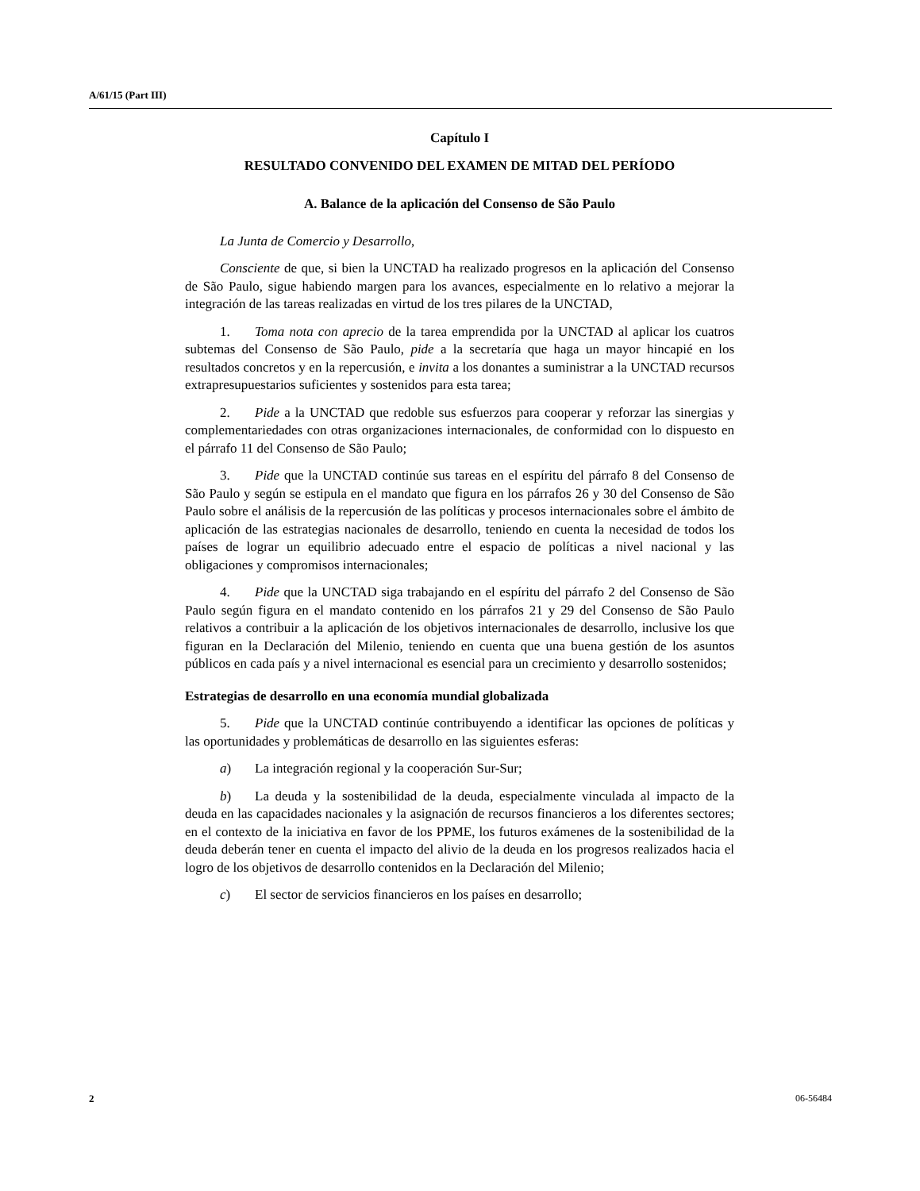A/61/15 (Part III)
Capítulo I
RESULTADO CONVENIDO DEL EXAMEN DE MITAD DEL PERÍODO
A. Balance de la aplicación del Consenso de São Paulo
La Junta de Comercio y Desarrollo,
Consciente de que, si bien la UNCTAD ha realizado progresos en la aplicación del Consenso de São Paulo, sigue habiendo margen para los avances, especialmente en lo relativo a mejorar la integración de las tareas realizadas en virtud de los tres pilares de la UNCTAD,
1. Toma nota con aprecio de la tarea emprendida por la UNCTAD al aplicar los cuatros subtemas del Consenso de São Paulo, pide a la secretaría que haga un mayor hincapié en los resultados concretos y en la repercusión, e invita a los donantes a suministrar a la UNCTAD recursos extrapresupuestarios suficientes y sostenidos para esta tarea;
2. Pide a la UNCTAD que redoble sus esfuerzos para cooperar y reforzar las sinergias y complementariedades con otras organizaciones internacionales, de conformidad con lo dispuesto en el párrafo 11 del Consenso de São Paulo;
3. Pide que la UNCTAD continúe sus tareas en el espíritu del párrafo 8 del Consenso de São Paulo y según se estipula en el mandato que figura en los párrafos 26 y 30 del Consenso de São Paulo sobre el análisis de la repercusión de las políticas y procesos internacionales sobre el ámbito de aplicación de las estrategias nacionales de desarrollo, teniendo en cuenta la necesidad de todos los países de lograr un equilibrio adecuado entre el espacio de políticas a nivel nacional y las obligaciones y compromisos internacionales;
4. Pide que la UNCTAD siga trabajando en el espíritu del párrafo 2 del Consenso de São Paulo según figura en el mandato contenido en los párrafos 21 y 29 del Consenso de São Paulo relativos a contribuir a la aplicación de los objetivos internacionales de desarrollo, inclusive los que figuran en la Declaración del Milenio, teniendo en cuenta que una buena gestión de los asuntos públicos en cada país y a nivel internacional es esencial para un crecimiento y desarrollo sostenidos;
Estrategias de desarrollo en una economía mundial globalizada
5. Pide que la UNCTAD continúe contribuyendo a identificar las opciones de políticas y las oportunidades y problemáticas de desarrollo en las siguientes esferas:
a) La integración regional y la cooperación Sur-Sur;
b) La deuda y la sostenibilidad de la deuda, especialmente vinculada al impacto de la deuda en las capacidades nacionales y la asignación de recursos financieros a los diferentes sectores; en el contexto de la iniciativa en favor de los PPME, los futuros exámenes de la sostenibilidad de la deuda deberán tener en cuenta el impacto del alivio de la deuda en los progresos realizados hacia el logro de los objetivos de desarrollo contenidos en la Declaración del Milenio;
c) El sector de servicios financieros en los países en desarrollo;
2 06-56484